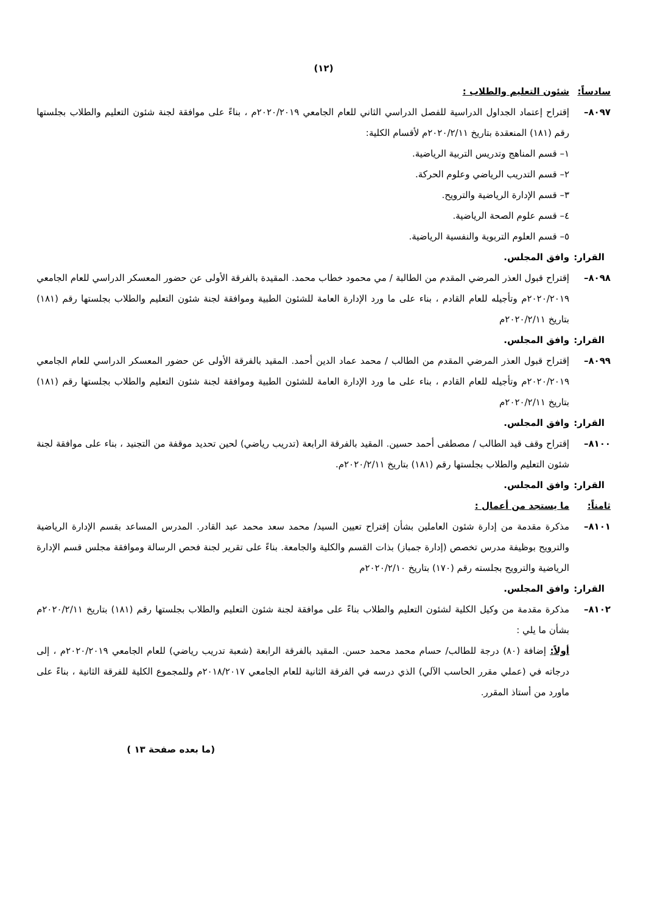(١٢)
سادساً: شئون التعليم والطلاب :
٨٠٩٧– إقتراح إعتماد الجداول الدراسية للفصل الدراسي الثاني للعام الجامعي ٢٠٢٠/٢٠١٩م ، بناءً على موافقة لجنة شئون التعليم والطلاب بجلستها رقم (١٨١) المنعقدة بتاريخ ٢٠٢٠/٢/١١م لأقسام الكلية:
١– قسم المناهج وتدريس التربية الرياضية.
٢– قسم التدريب الرياضي وعلوم الحركة.
٣– قسم الإدارة الرياضية والترويح.
٤– قسم علوم الصحة الرياضية.
٥– قسم العلوم التربوية والنفسية الرياضية.
القرار: وافق المجلس.
٨٠٩٨– إقتراح قبول العذر المرضي المقدم من الطالبة / مي محمود خطاب محمد. المقيدة بالفرقة الأولى عن حضور المعسكر الدراسي للعام الجامعي ٢٠٢٠/٢٠١٩م وتأجيله للعام القادم ، بناء على ما ورد الإدارة العامة للشئون الطبية وموافقة لجنة شئون التعليم والطلاب بجلستها رقم (١٨١) بتاريخ ٢٠٢٠/٢/١١م
القرار: وافق المجلس.
٨٠٩٩– إقتراح قبول العذر المرضي المقدم من الطالب / محمد عماد الدين أحمد. المقيد بالفرقة الأولى عن حضور المعسكر الدراسي للعام الجامعي ٢٠٢٠/٢٠١٩م وتأجيله للعام القادم ، بناء على ما ورد الإدارة العامة للشئون الطبية وموافقة لجنة شئون التعليم والطلاب بجلستها رقم (١٨١) بتاريخ ٢٠٢٠/٢/١١م
القرار: وافق المجلس.
٨١٠٠– إقتراح وقف قيد الطالب / مصطفى أحمد حسين. المقيد بالفرقة الرابعة (تدريب رياضي) لحين تحديد موقفة من التجنيد ، بناء على موافقة لجنة شئون التعليم والطلاب بجلستها رقم (١٨١) بتاريخ ٢٠٢٠/٢/١١م.
القرار: وافق المجلس.
ثامناً: ما يستجد من أعمال :
٨١٠١– مذكرة مقدمة من إدارة شئون العاملين بشأن إقتراح تعيين السيد/ محمد سعد محمد عبد القادر. المدرس المساعد بقسم الإدارة الرياضية والترويح بوظيفة مدرس تخصص (إدارة جمباز) بذات القسم والكلية والجامعة. بناءً على تقرير لجنة فحص الرسالة وموافقة مجلس قسم الإدارة الرياضية والترويح بجلسته رقم (١٧٠) بتاريخ ٢٠٢٠/٢/١٠م
القرار: وافق المجلس.
٨١٠٢– مذكرة مقدمة من وكيل الكلية لشئون التعليم والطلاب بناءً على موافقة لجنة شئون التعليم والطلاب بجلستها رقم (١٨١) بتاريخ ٢٠٢٠/٢/١١م بشأن ما يلي :
أولاً: إضافة (٨٠) درجة للطالب/ حسام محمد محمد حسن. المقيد بالفرقة الرابعة (شعبة تدريب رياضي) للعام الجامعي ٢٠٢٠/٢٠١٩م ، إلى درجاته في (عملي مقرر الحاسب الآلي) الذي درسه في الفرقة الثانية للعام الجامعي ٢٠١٨/٢٠١٧م وللمجموع الكلية للفرقة الثانية ، بناءً على ماورد من أستاذ المقرر.
(ما بعده صفحة ١٣ )